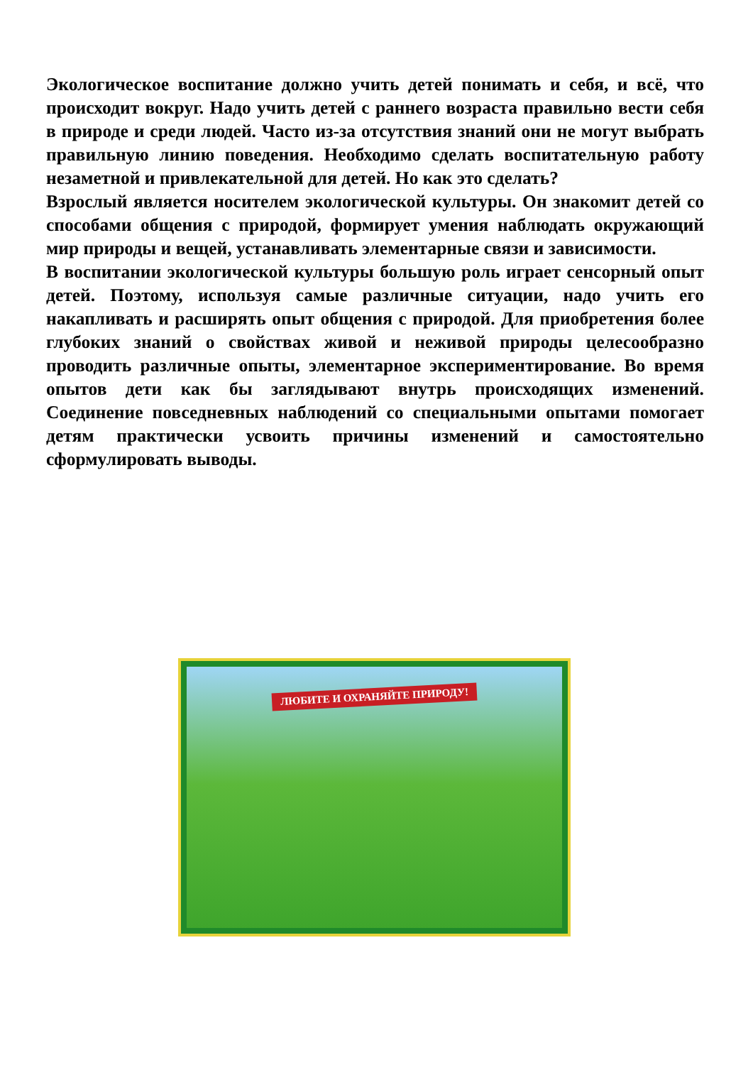Экологическое воспитание должно учить детей понимать и себя, и всё, что происходит вокруг. Надо учить детей с раннего возраста правильно вести себя в природе и среди людей. Часто из-за отсутствия знаний они не могут выбрать правильную линию поведения. Необходимо сделать воспитательную работу незаметной и привлекательной для детей. Но как это сделать?
Взрослый является носителем экологической культуры. Он знакомит детей со способами общения с природой, формирует умения наблюдать окружающий мир природы и вещей, устанавливать элементарные связи и зависимости.
В воспитании экологической культуры большую роль играет сенсорный опыт детей. Поэтому, используя самые различные ситуации, надо учить его накапливать и расширять опыт общения с природой. Для приобретения более глубоких знаний о свойствах живой и неживой природы целесообразно проводить различные опыты, элементарное экспериментирование. Во время опытов дети как бы заглядывают внутрь происходящих изменений. Соединение повседневных наблюдений со специальными опытами помогает детям практически усвоить причины изменений и самостоятельно сформулировать выводы.
ЛЮБИТЕ И ОХРАНЯЙТЕ ПРИРОДУ!